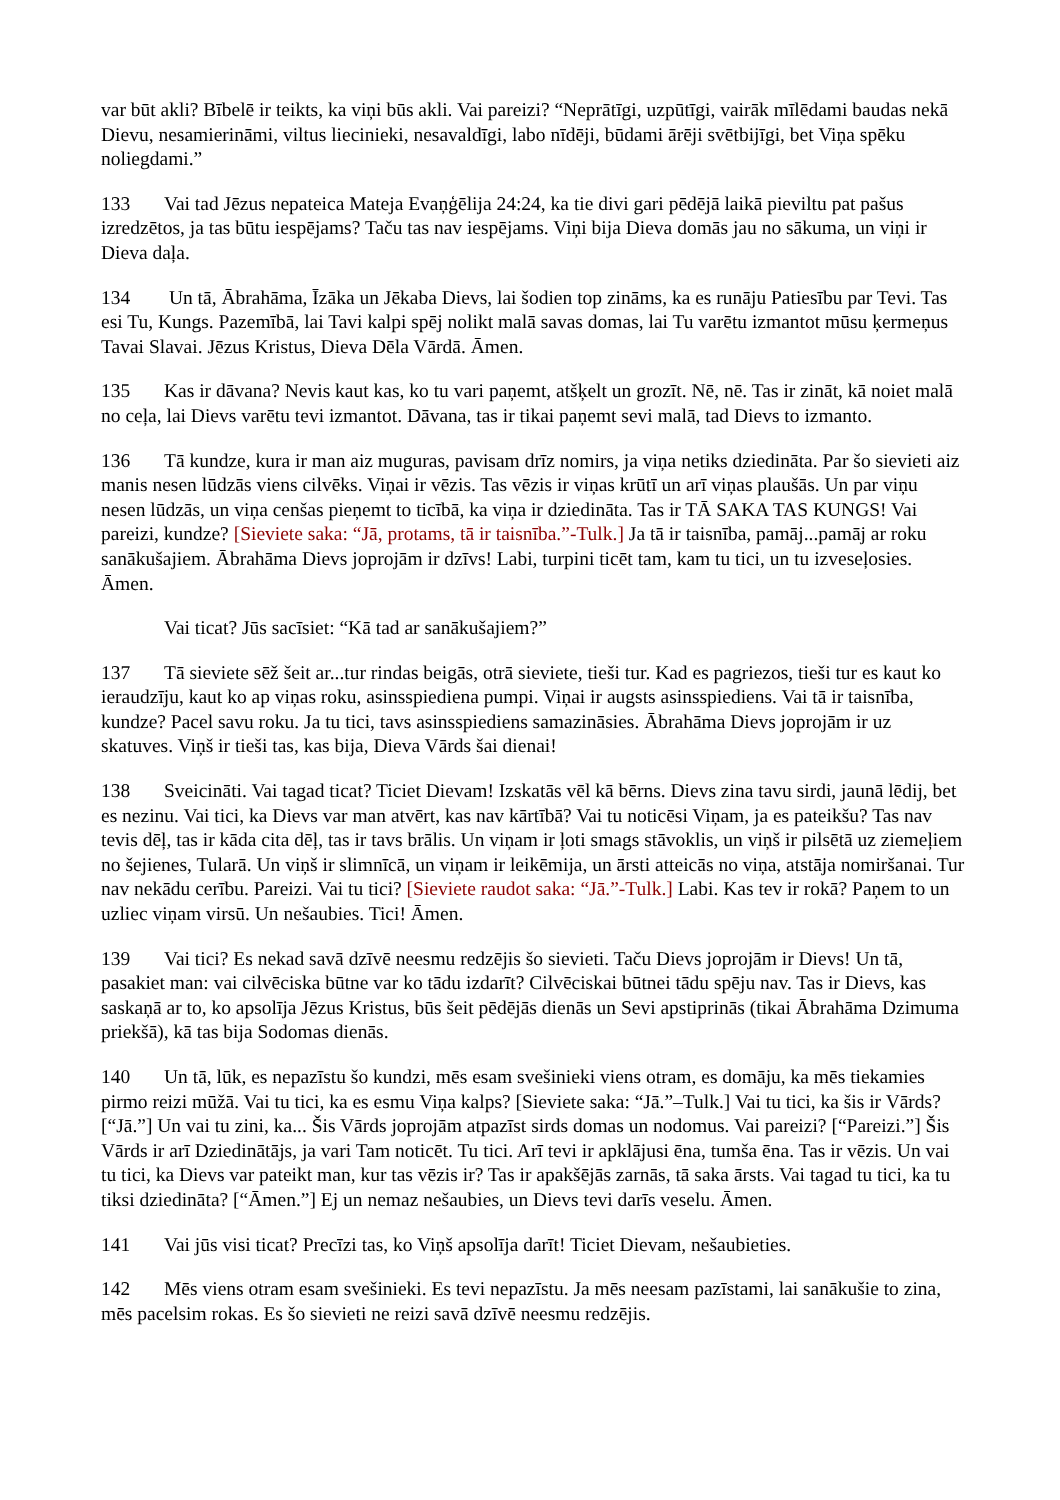var būt akli? Bībelē ir teikts, ka viņi būs akli. Vai pareizi? “Neprātīgi, uzpūtīgi, vairāk mīlēdami baudas nekā Dievu, nesamierināmi, viltus liecinieki, nesavaldīgi, labo nīdēji, būdami ārēji svētbijīgi, bet Viņa spēku noliegdami.”
133 Vai tad Jēzus nepateica Mateja Evaņģēlija 24:24, ka tie divi gari pēdējā laikā pieviltu pat pašus izredzētos, ja tas būtu iespējams? Taču tas nav iespējams. Viņi bija Dieva domās jau no sākuma, un viņi ir Dieva daļa.
134 Un tā, Ābrahāma, Īzāka un Jēkaba Dievs, lai šodien top zināms, ka es runāju Patiesību par Tevi. Tas esi Tu, Kungs. Pazemībā, lai Tavi kalpi spēj nolikt malā savas domas, lai Tu varētu izmantot mūsu ķermeņus Tavai Slavai. Jēzus Kristus, Dieva Dēla Vārdā. Āmen.
135 Kas ir dāvana? Nevis kaut kas, ko tu vari paņemt, atšķelt un grozīt. Nē, nē. Tas ir zināt, kā noiet malā no ceļa, lai Dievs varētu tevi izmantot. Dāvana, tas ir tikai paņemt sevi malā, tad Dievs to izmanto.
136 Tā kundze, kura ir man aiz muguras, pavisam drīz nomirs, ja viņa netiks dziedināta. Par šo sievieti aiz manis nesen lūdzās viens cilvēks. Viņai ir vēzis. Tas vēzis ir viņas krūtī un arī viņas plaušās. Un par viņu nesen lūdzās, un viņa cenšas pieņemt to ticībā, ka viņa ir dziedināta. Tas ir TĀ SAKA TAS KUNGS! Vai pareizi, kundze? [Sieviete saka: “Jā, protams, tā ir taisnība.”-Tulk.] Ja tā ir taisnība, pamāj...pamāj ar roku sanākušajiem. Ābrahāma Dievs joprojām ir dzīvs! Labi, turpini ticēt tam, kam tu tici, un tu izveseļosies. Āmen.
Vai ticat? Jūs sacīsiet: “Kā tad ar sanākušajiem?”
137 Tā sieviete sēž šeit ar...tur rindas beigās, otrā sieviete, tieši tur. Kad es pagriezos, tieši tur es kaut ko ieraudzīju, kaut ko ap viņas roku, asinsspiediena pumpi. Viņai ir augsts asinsspiediens. Vai tā ir taisnība, kundze? Pacel savu roku. Ja tu tici, tavs asinsspiediens samazināsies. Ābrahāma Dievs joprojām ir uz skatuves. Viņš ir tieši tas, kas bija, Dieva Vārds šai dienai!
138 Sveicināti. Vai tagad ticat? Ticiet Dievam! Izskatās vēl kā bērns. Dievs zina tavu sirdi, jaunā lēdij, bet es nezinu. Vai tici, ka Dievs var man atvērt, kas nav kārtībā? Vai tu noticēsi Viņam, ja es pateikšu? Tas nav tevis dēļ, tas ir kāda cita dēļ, tas ir tavs brālis. Un viņam ir ļoti smags stāvoklis, un viņš ir pilsētā uz ziemeļiem no šejienes, Tularā. Un viņš ir slimnīcā, un viņam ir leikēmija, un ārsti atteicās no viņa, atstāja nomiršanai. Tur nav nekādu cerību. Pareizi. Vai tu tici? [Sieviete raudot saka: “Jā.”-Tulk.] Labi. Kas tev ir rokā? Paņem to un uzliec viņam virsū. Un nešaubies. Tici! Āmen.
139 Vai tici? Es nekad savā dzīvē neesmu redzējis šo sievieti. Taču Dievs joprojām ir Dievs! Un tā, pasakiet man: vai cilvēciska būtne var ko tādu izdarīt? Cilvēciskai būtnei tādu spēju nav. Tas ir Dievs, kas saskaņā ar to, ko apsolīja Jēzus Kristus, būs šeit pēdējās dienās un Sevi apstiprinās (tikai Ābrahāma Dzimuma priekšā), kā tas bija Sodomas dienās.
140 Un tā, lūk, es nepazīstu šo kundzi, mēs esam svešinieki viens otram, es domāju, ka mēs tiekamies pirmo reizi mūžā. Vai tu tici, ka es esmu Viņa kalps? [Sieviete saka: “Jā.”–Tulk.] Vai tu tici, ka šis ir Vārds? [“Jā.”] Un vai tu zini, ka... Šis Vārds joprojām atpazīst sirds domas un nodomus. Vai pareizi? [“Pareizi.”] Šis Vārds ir arī Dziedinātājs, ja vari Tam noticēt. Tu tici. Arī tevi ir apklājusi ēna, tumša ēna. Tas ir vēzis. Un vai tu tici, ka Dievs var pateikt man, kur tas vēzis ir? Tas ir apakšējās zarnās, tā saka ārsts. Vai tagad tu tici, ka tu tiksi dziedināta? [“Āmen.”] Ej un nemaz nešaubies, un Dievs tevi darīs veselu. Āmen.
141 Vai jūs visi ticat? Precīzi tas, ko Viņš apsolīja darīt! Ticiet Dievam, nešaubieties.
142 Mēs viens otram esam svešinieki. Es tevi nepazīstu. Ja mēs neesam pazīstami, lai sanākušie to zina, mēs pacelsim rokas. Es šo sievieti ne reizi savā dzīvē neesmu redzējis.